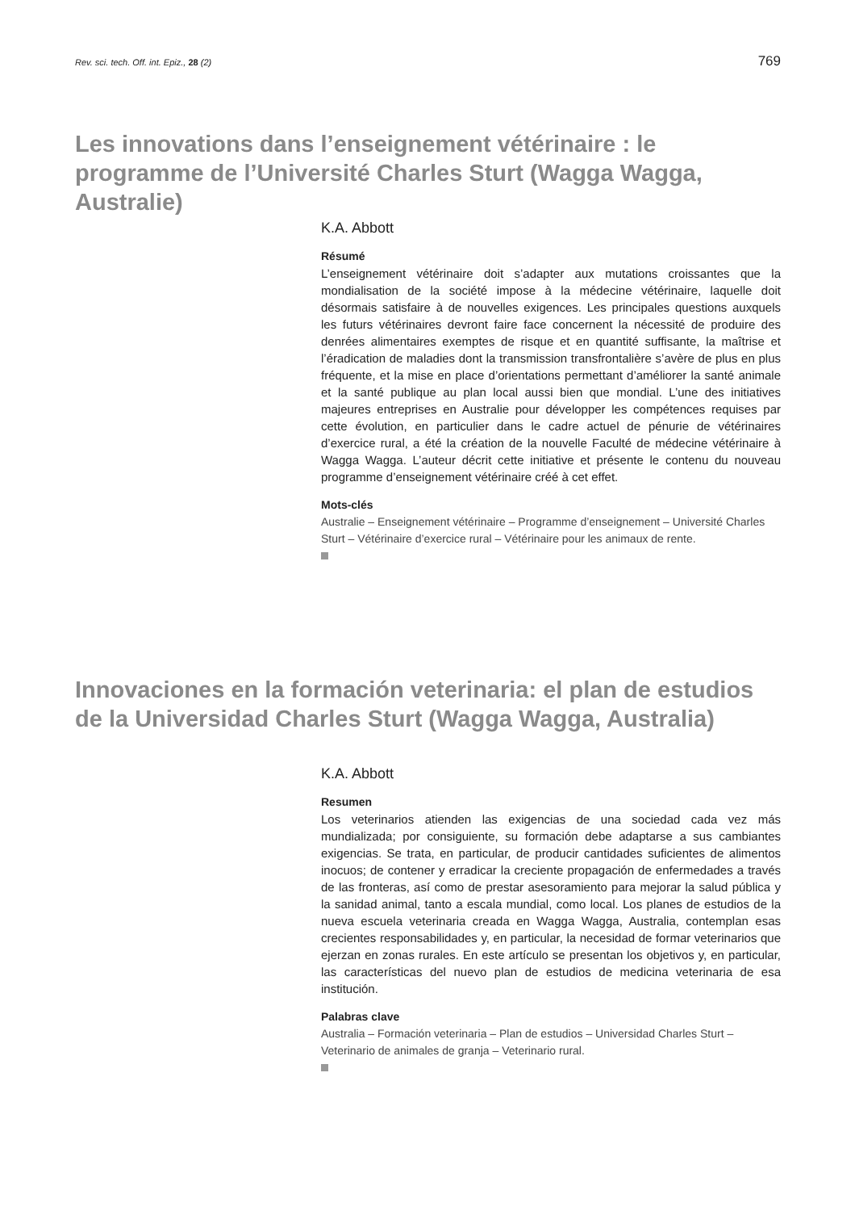Rev. sci. tech. Off. int. Epiz., 28 (2) 769
Les innovations dans l’enseignement vétérinaire : le programme de l’Université Charles Sturt (Wagga Wagga, Australie)
K.A. Abbott
Résumé
L’enseignement vétérinaire doit s’adapter aux mutations croissantes que la mondialisation de la société impose à la médecine vétérinaire, laquelle doit désormais satisfaire à de nouvelles exigences. Les principales questions auxquels les futurs vétérinaires devront faire face concernent la nécessité de produire des denrées alimentaires exemptes de risque et en quantité suffisante, la maîtrise et l’éradication de maladies dont la transmission transfrontalière s’avère de plus en plus fréquente, et la mise en place d’orientations permettant d’améliorer la santé animale et la santé publique au plan local aussi bien que mondial. L’une des initiatives majeures entreprises en Australie pour développer les compétences requises par cette évolution, en particulier dans le cadre actuel de pénurie de vétérinaires d’exercice rural, a été la création de la nouvelle Faculté de médecine vétérinaire à Wagga Wagga. L’auteur décrit cette initiative et présente le contenu du nouveau programme d’enseignement vétérinaire créé à cet effet.
Mots-clés
Australie – Enseignement vétérinaire – Programme d’enseignement – Université Charles Sturt – Vétérinaire d’exercice rural – Vétérinaire pour les animaux de rente.
Innovaciones en la formación veterinaria: el plan de estudios de la Universidad Charles Sturt (Wagga Wagga, Australia)
K.A. Abbott
Resumen
Los veterinarios atienden las exigencias de una sociedad cada vez más mundializada; por consiguiente, su formación debe adaptarse a sus cambiantes exigencias. Se trata, en particular, de producir cantidades suficientes de alimentos inocuos; de contener y erradicar la creciente propagación de enfermedades a través de las fronteras, así como de prestar asesoramiento para mejorar la salud pública y la sanidad animal, tanto a escala mundial, como local. Los planes de estudios de la nueva escuela veterinaria creada en Wagga Wagga, Australia, contemplan esas crecientes responsabilidades y, en particular, la necesidad de formar veterinarios que ejerzan en zonas rurales. En este artículo se presentan los objetivos y, en particular, las características del nuevo plan de estudios de medicina veterinaria de esa institución.
Palabras clave
Australia – Formación veterinaria – Plan de estudios – Universidad Charles Sturt – Veterinario de animales de granja – Veterinario rural.